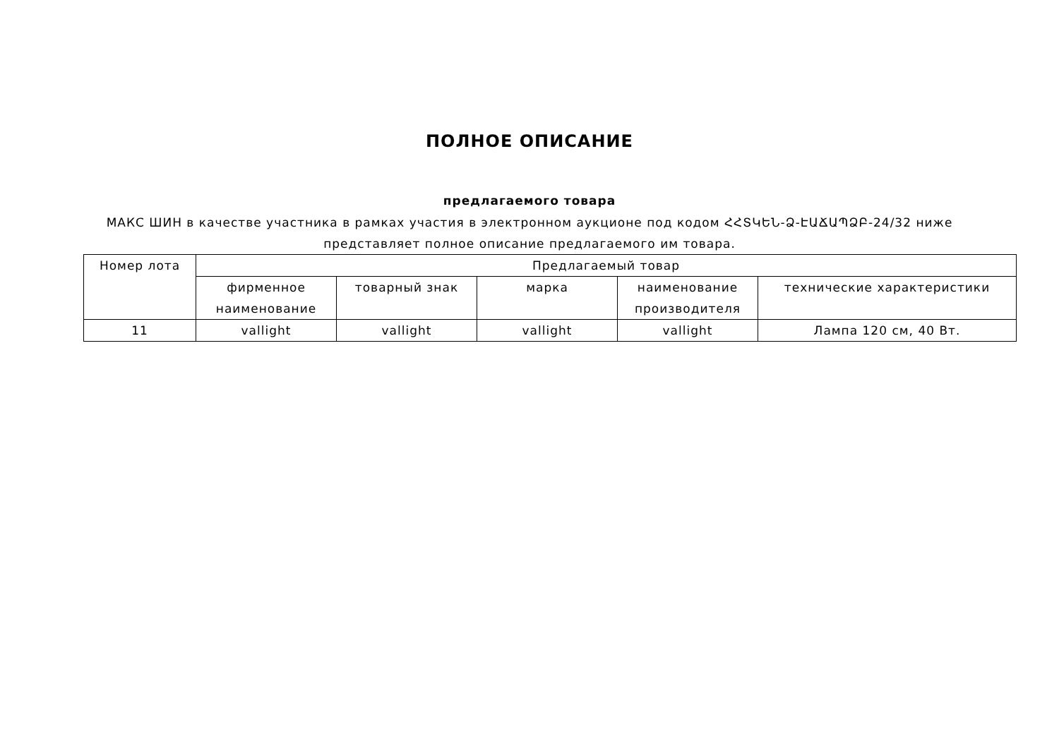ПОЛНОЕ ОПИСАНИЕ
предлагаемого товара
МАКС ШИН в качестве участника в рамках участия в электронном аукционе под кодом ՀՀՏԿԵՆ-Ձ-ԷԱՃԱՊՁԲ-24/32 ниже представляет полное описание предлагаемого им товара.
| Номер лота | Предлагаемый товар | | | | |
| --- | --- | --- | --- | --- | --- |
| | фирменное наименование | товарный знак | марка | наименование производителя | технические характеристики |
| 11 | vallight | vallight | vallight | vallight | Лампа 120 см, 40 Вт. |